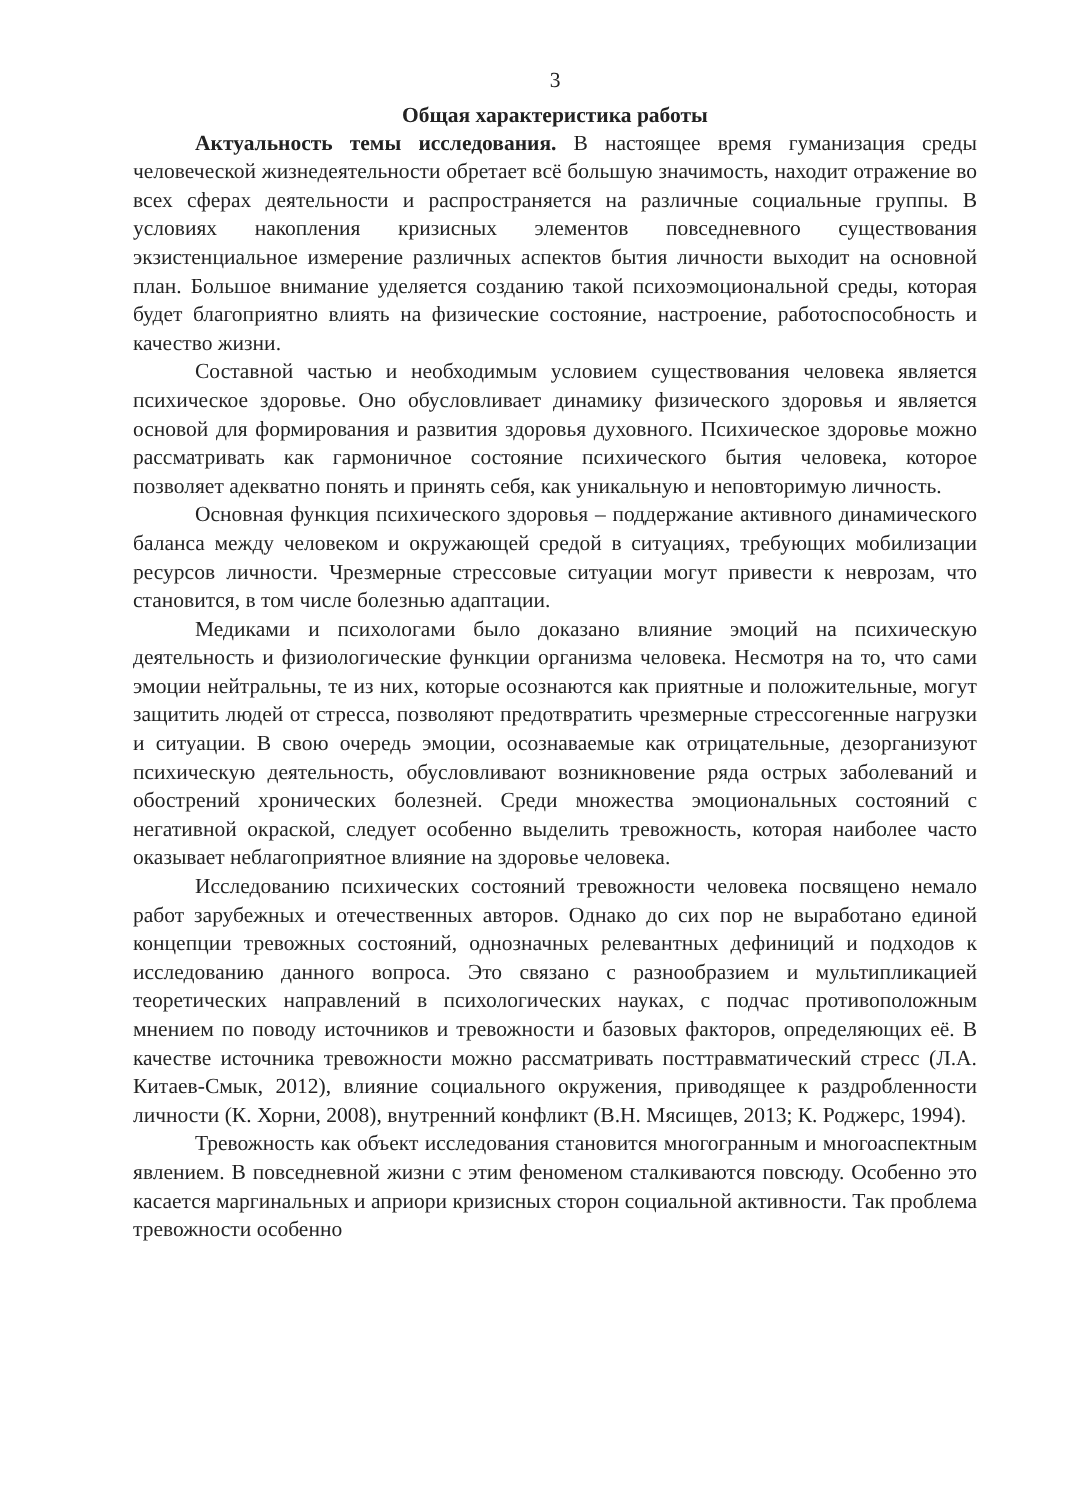3
Общая характеристика работы
Актуальность темы исследования. В настоящее время гуманизация среды человеческой жизнедеятельности обретает всё большую значимость, находит отражение во всех сферах деятельности и распространяется на различные социальные группы. В условиях накопления кризисных элементов повседневного существования экзистенциальное измерение различных аспектов бытия личности выходит на основной план. Большое внимание уделяется созданию такой психоэмоциональной среды, которая будет благоприятно влиять на физические состояние, настроение, работоспособность и качество жизни.
Составной частью и необходимым условием существования человека является психическое здоровье. Оно обусловливает динамику физического здоровья и является основой для формирования и развития здоровья духовного. Психическое здоровье можно рассматривать как гармоничное состояние психического бытия человека, которое позволяет адекватно понять и принять себя, как уникальную и неповторимую личность.
Основная функция психического здоровья – поддержание активного динамического баланса между человеком и окружающей средой в ситуациях, требующих мобилизации ресурсов личности. Чрезмерные стрессовые ситуации могут привести к неврозам, что становится, в том числе болезнью адаптации.
Медиками и психологами было доказано влияние эмоций на психическую деятельность и физиологические функции организма человека. Несмотря на то, что сами эмоции нейтральны, те из них, которые осознаются как приятные и положительные, могут защитить людей от стресса, позволяют предотвратить чрезмерные стрессогенные нагрузки и ситуации. В свою очередь эмоции, осознаваемые как отрицательные, дезорганизуют психическую деятельность, обусловливают возникновение ряда острых заболеваний и обострений хронических болезней. Среди множества эмоциональных состояний с негативной окраской, следует особенно выделить тревожность, которая наиболее часто оказывает неблагоприятное влияние на здоровье человека.
Исследованию психических состояний тревожности человека посвящено немало работ зарубежных и отечественных авторов. Однако до сих пор не выработано единой концепции тревожных состояний, однозначных релевантных дефиниций и подходов к исследованию данного вопроса. Это связано с разнообразием и мультипликацией теоретических направлений в психологических науках, с подчас противоположным мнением по поводу источников и тревожности и базовых факторов, определяющих её. В качестве источника тревожности можно рассматривать посттравматический стресс (Л.А. Китаев-Смык, 2012), влияние социального окружения, приводящее к раздробленности личности (К. Хорни, 2008), внутренний конфликт (В.Н. Мясищев, 2013; К. Роджерс, 1994).
Тревожность как объект исследования становится многогранным и многоаспектным явлением. В повседневной жизни с этим феноменом сталкиваются повсюду. Особенно это касается маргинальных и априори кризисных сторон социальной активности. Так проблема тревожности особенно